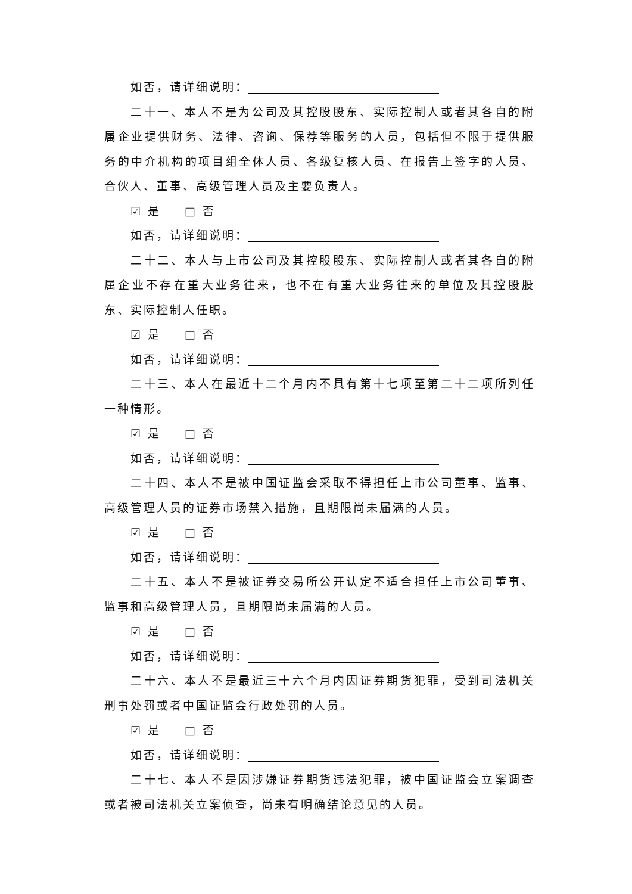如否，请详细说明：
二十一、本人不是为公司及其控股股东、实际控制人或者其各自的附属企业提供财务、法律、咨询、保荐等服务的人员，包括但不限于提供服务的中介机构的项目组全体人员、各级复核人员、在报告上签字的人员、合伙人、董事、高级管理人员及主要负责人。
☑ 是 □ 否
如否，请详细说明：
二十二、本人与上市公司及其控股股东、实际控制人或者其各自的附属企业不存在重大业务往来，也不在有重大业务往来的单位及其控股股东、实际控制人任职。
☑ 是 □ 否
如否，请详细说明：
二十三、本人在最近十二个月内不具有第十七项至第二十二项所列任一种情形。
☑ 是 □ 否
如否，请详细说明：
二十四、本人不是被中国证监会采取不得担任上市公司董事、监事、高级管理人员的证券市场禁入措施，且期限尚未届满的人员。
☑ 是 □ 否
如否，请详细说明：
二十五、本人不是被证券交易所公开认定不适合担任上市公司董事、监事和高级管理人员，且期限尚未届满的人员。
☑ 是 □ 否
如否，请详细说明：
二十六、本人不是最近三十六个月内因证券期货犯罪，受到司法机关刑事处罚或者中国证监会行政处罚的人员。
☑ 是 □ 否
如否，请详细说明：
二十七、本人不是因涉嫌证券期货违法犯罪，被中国证监会立案调查或者被司法机关立案侦查，尚未有明确结论意见的人员。